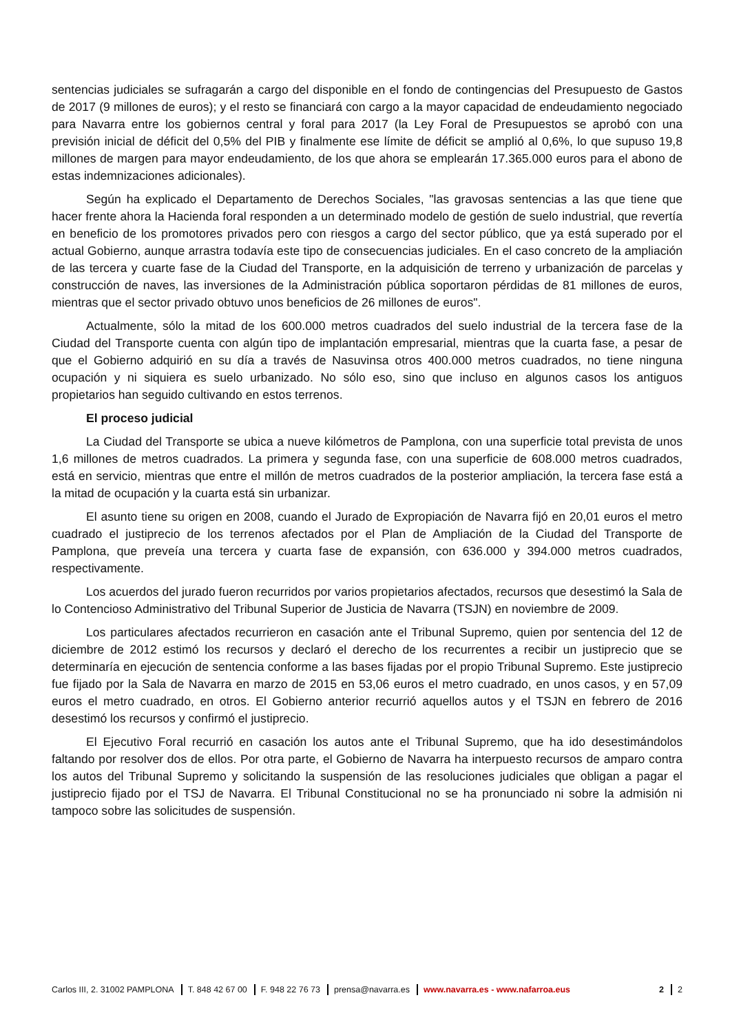sentencias judiciales se sufragarán a cargo del disponible en el fondo de contingencias del Presupuesto de Gastos de 2017 (9 millones de euros); y el resto se financiará con cargo a la mayor capacidad de endeudamiento negociado para Navarra entre los gobiernos central y foral para 2017 (la Ley Foral de Presupuestos se aprobó con una previsión inicial de déficit del 0,5% del PIB y finalmente ese límite de déficit se amplió al 0,6%, lo que supuso 19,8 millones de margen para mayor endeudamiento, de los que ahora se emplearán 17.365.000 euros para el abono de estas indemnizaciones adicionales).
Según ha explicado el Departamento de Derechos Sociales, "las gravosas sentencias a las que tiene que hacer frente ahora la Hacienda foral responden a un determinado modelo de gestión de suelo industrial, que revertía en beneficio de los promotores privados pero con riesgos a cargo del sector público, que ya está superado por el actual Gobierno, aunque arrastra todavía este tipo de consecuencias judiciales. En el caso concreto de la ampliación de las tercera y cuarte fase de la Ciudad del Transporte, en la adquisición de terreno y urbanización de parcelas y construcción de naves, las inversiones de la Administración pública soportaron pérdidas de 81 millones de euros, mientras que el sector privado obtuvo unos beneficios de 26 millones de euros".
Actualmente, sólo la mitad de los 600.000 metros cuadrados del suelo industrial de la tercera fase de la Ciudad del Transporte cuenta con algún tipo de implantación empresarial, mientras que la cuarta fase, a pesar de que el Gobierno adquirió en su día a través de Nasuvinsa otros 400.000 metros cuadrados, no tiene ninguna ocupación y ni siquiera es suelo urbanizado. No sólo eso, sino que incluso en algunos casos los antiguos propietarios han seguido cultivando en estos terrenos.
El proceso judicial
La Ciudad del Transporte se ubica a nueve kilómetros de Pamplona, con una superficie total prevista de unos 1,6 millones de metros cuadrados. La primera y segunda fase, con una superficie de 608.000 metros cuadrados, está en servicio, mientras que entre el millón de metros cuadrados de la posterior ampliación, la tercera fase está a la mitad de ocupación y la cuarta está sin urbanizar.
El asunto tiene su origen en 2008, cuando el Jurado de Expropiación de Navarra fijó en 20,01 euros el metro cuadrado el justiprecio de los terrenos afectados por el Plan de Ampliación de la Ciudad del Transporte de Pamplona, que preveía una tercera y cuarta fase de expansión, con 636.000 y 394.000 metros cuadrados, respectivamente.
Los acuerdos del jurado fueron recurridos por varios propietarios afectados, recursos que desestimó la Sala de lo Contencioso Administrativo del Tribunal Superior de Justicia de Navarra (TSJN) en noviembre de 2009.
Los particulares afectados recurrieron en casación ante el Tribunal Supremo, quien por sentencia del 12 de diciembre de 2012 estimó los recursos y declaró el derecho de los recurrentes a recibir un justiprecio que se determinaría en ejecución de sentencia conforme a las bases fijadas por el propio Tribunal Supremo. Este justiprecio fue fijado por la Sala de Navarra en marzo de 2015 en 53,06 euros el metro cuadrado, en unos casos, y en 57,09 euros el metro cuadrado, en otros. El Gobierno anterior recurrió aquellos autos y el TSJN en febrero de 2016 desestimó los recursos y confirmó el justiprecio.
El Ejecutivo Foral recurrió en casación los autos ante el Tribunal Supremo, que ha ido desestimándolos faltando por resolver dos de ellos. Por otra parte, el Gobierno de Navarra ha interpuesto recursos de amparo contra los autos del Tribunal Supremo y solicitando la suspensión de las resoluciones judiciales que obligan a pagar el justiprecio fijado por el TSJ de Navarra. El Tribunal Constitucional no se ha pronunciado ni sobre la admisión ni tampoco sobre las solicitudes de suspensión.
Carlos III, 2. 31002 PAMPLONA T. 848 42 67 00 F. 948 22 76 73 prensa@navarra.es www.navarra.es - www.nafarroa.eus 2 2